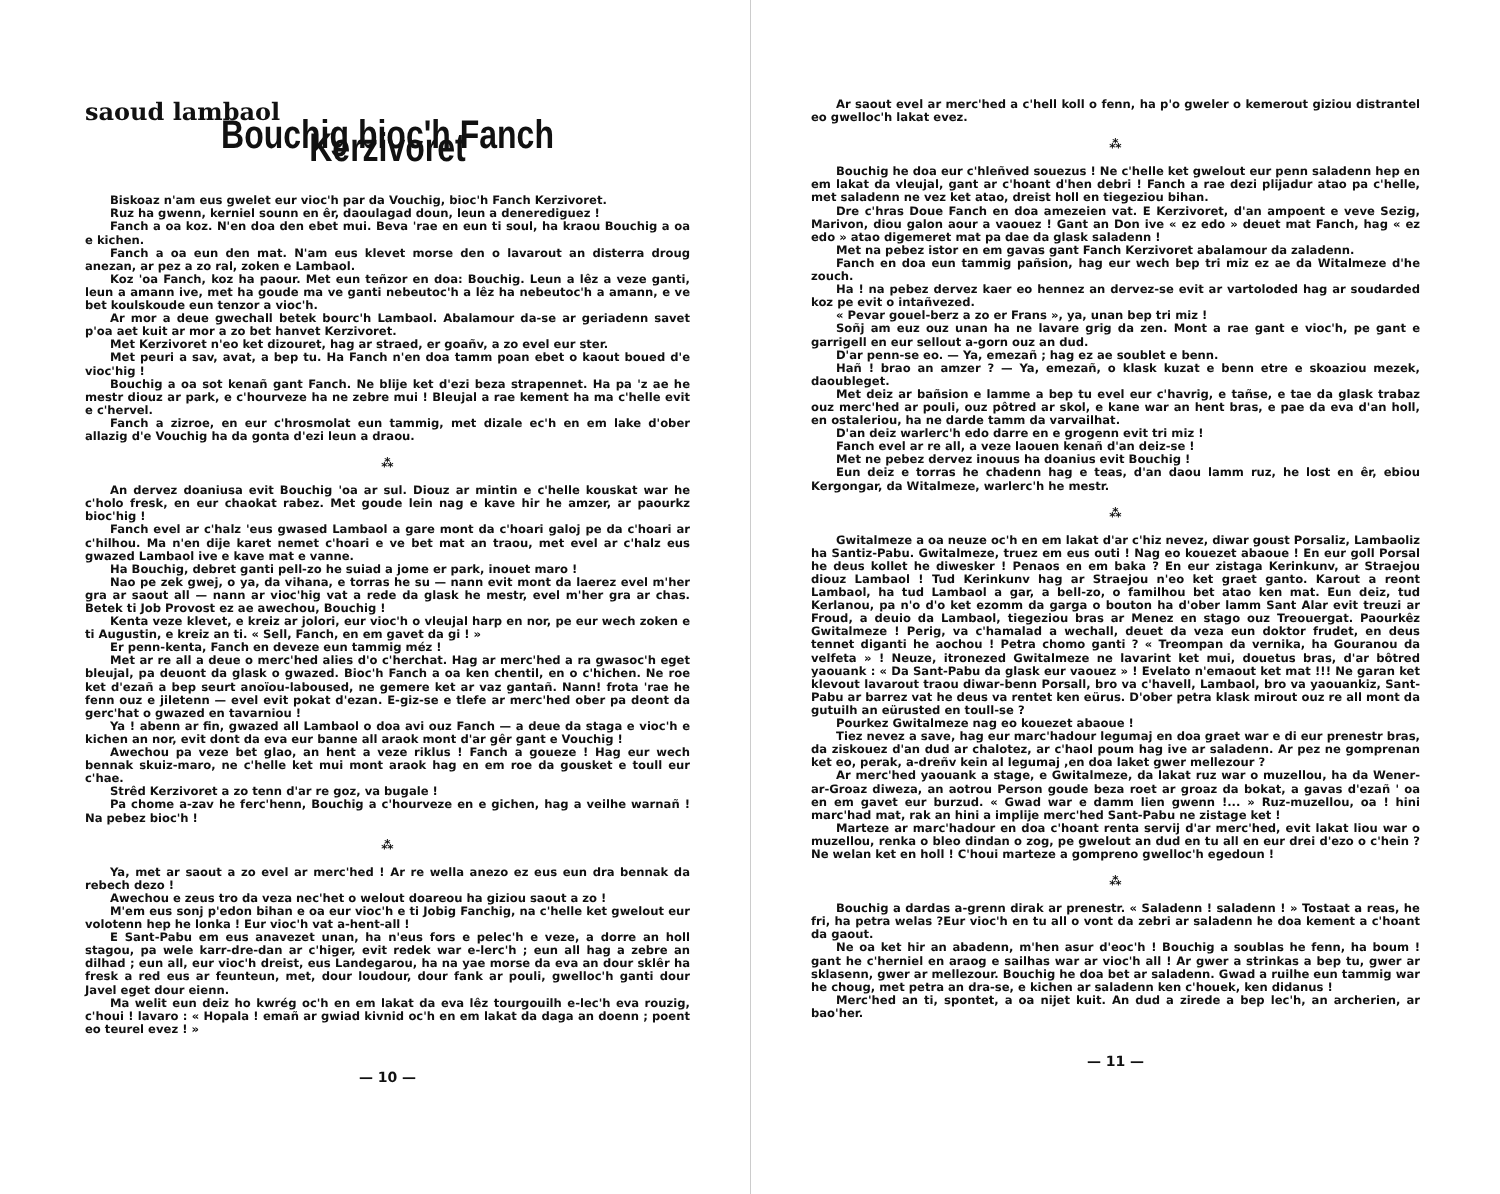saoud lambaol
Bouchig bioc'h Fanch Kerzivoret
Biskoaz n'am eus gwelet eur vioc'h par da Vouchig, bioc'h Fanch Kerzivoret.
Ruz ha gwenn, kerniel sounn en êr, daoulagad doun, leun a denerediguez !
Fanch a oa koz. N'en doa den ebet mui. Beva 'rae en eun ti soul, ha kraou Bouchig a oa e kichen.
Fanch a oa eun den mat. N'am eus klevet morse den o lavarout an disterra droug anezan, ar pez a zo ral, zoken e Lambaol.
Koz 'oa Fanch, koz ha paour. Met eun teñzor en doa: Bouchig. Leun a lêz a veze ganti, leun a amann ive, met ha goude ma ve ganti nebeutoc'h a lêz ha nebeutoc'h a amann, e ve bet koulskoude eun tenzor a vioc'h.
Ar mor a deue gwechall betek bourc'h Lambaol. Abalamour da-se ar geriadenn savet p'oa aet kuit ar mor a zo bet hanvet Kerzivoret.
Met Kerzivoret n'eo ket dizouret, hag ar straed, er goañv, a zo evel eur ster.
Met peuri a sav, avat, a bep tu. Ha Fanch n'en doa tamm poan ebet o kaout boued d'e vioc'hig !
Bouchig a oa sot kenañ gant Fanch. Ne blije ket d'ezi beza strapennet. Ha pa 'z ae he mestr diouz ar park, e c'hourveze ha ne zebre mui ! Bleujal a rae kement ha ma c'helle evit e c'hervel.
Fanch a zizroe, en eur c'hrosmolat eun tammig, met dizale ec'h en em lake d'ober allazig d'e Vouchig ha da gonta d'ezi leun a draou.
⁂
An dervez doaniusa evit Bouchig 'oa ar sul. Diouz ar mintin e c'helle kouskat war he c'holo fresk, en eur chaokat rabez. Met goude lein nag e kave hir he amzer, ar paourkz bioc'hig !
Fanch evel ar c'halz 'eus gwased Lambaol a gare mont da c'hoari galoj pe da c'hoari ar c'hilhou. Ma n'en dije karet nemet c'hoari e ve bet mat an traou, met evel ar c'halz eus gwazed Lambaol ive e kave mat e vanne.
Ha Bouchig, debret ganti pell-zo he suiad a jome er park, inouet maro !
Nao pe zek gwej, o ya, da vihana, e torras he su — nann evit mont da laerez evel m'her gra ar saout all — nann ar vioc'hig vat a rede da glask he mestr, evel m'her gra ar chas. Betek ti Job Provost ez ae awechou, Bouchig !
Kenta veze klevet, e kreiz ar jolori, eur vioc'h o vleujal harp en nor, pe eur wech zoken e ti Augustin, e kreiz an ti. « Sell, Fanch, en em gavet da gi ! »
Er penn-kenta, Fanch en deveze eun tammig méz !
Met ar re all a deue o merc'hed alies d'o c'herchat. Hag ar merc'hed a ra gwasoc'h eget bleujal, pa deuont da glask o gwazed. Bioc'h Fanch a oa ken chentil, en o c'hichen. Ne roe ket d'ezañ a bep seurt anoïou-laboused, ne gemere ket ar vaz gantañ. Nann! frota 'rae he fenn ouz e jiletenn — evel evit pokat d'ezan. E-giz-se e tlefe ar merc'hed ober pa deont da gerc'hat o gwazed en tavarniou !
Ya ! abenn ar fin, gwazed all Lambaol o doa avi ouz Fanch — a deue da staga e vioc'h e kichen an nor, evit dont da eva eur banne all araok mont d'ar gêr gant e Vouchig !
Awechou pa veze bet glao, an hent a veze riklus ! Fanch a goueze ! Hag eur wech bennak skuiz-maro, ne c'helle ket mui mont araok hag en em roe da gousket e toull eur c'hae.
Strêd Kerzivoret a zo tenn d'ar re goz, va bugale !
Pa chome a-zav he ferc'henn, Bouchig a c'hourveze en e gichen, hag a veilhe warnañ ! Na pebez bioc'h !
⁂
Ya, met ar saout a zo evel ar merc'hed ! Ar re wella anezo ez eus eun dra bennak da rebech dezo !
Awechou e zeus tro da veza nec'het o welout doareou ha giziou saout a zo !
M'em eus sonj p'edon bihan e oa eur vioc'h e ti Jobig Fanchig, na c'helle ket gwelout eur volotenn hep he lonka ! Eur vioc'h vat a-hent-all !
E Sant-Pabu em eus anavezet unan, ha n'eus fors e pelec'h e veze, a dorre an holl stagou, pa wele karr-dre-dan ar c'higer, evit redek war e-lerc'h ; eun all hag a zebre an dilhad ; eun all, eur vioc'h dreist, eus Landegarou, ha na yae morse da eva an dour sklêr ha fresk a red eus ar feunteun, met, dour loudour, dour fank ar pouli, gwelloc'h ganti dour Javel eget dour eienn.
Ma welit eun deiz ho kwrég oc'h en em lakat da eva lêz tourgouilh e-lec'h eva rouzig, c'houi ! lavaro : « Hopala ! emañ ar gwiad kivnid oc'h en em lakat da daga an doenn ; poent eo teurel evez ! »
— 10 —
Ar saout evel ar merc'hed a c'hell koll o fenn, ha p'o gweler o kemerout giziou distrantel eo gwelloc'h lakat evez.
⁂
Bouchig he doa eur c'hleñved souezus ! Ne c'helle ket gwelout eur penn saladenn hep en em lakat da vleujal, gant ar c'hoant d'hen debri ! Fanch a rae dezi plijadur atao pa c'helle, met saladenn ne vez ket atao, dreist holl en tiegeziou bihan.
Dre c'hras Doue Fanch en doa amezeien vat. E Kerzivoret, d'an ampoent e veve Sezig, Marivon, diou galon aour a vaouez ! Gant an Don ive « ez edo » deuet mat Fanch, hag « ez edo » atao digemeret mat pa dae da glask saladenn !
Met na pebez istor en em gavas gant Fanch Kerzivoret abalamour da zaladenn.
Fanch en doa eun tammig pañsion, hag eur wech bep tri miz ez ae da Witalmeze d'he zouch.
Ha ! na pebez dervez kaer eo hennez an dervez-se evit ar vartoloded hag ar soudarded koz pe evit o intañvezed.
« Pevar gouel-berz a zo er Frans », ya, unan bep tri miz !
Soñj am euz ouz unan ha ne lavare grig da zen. Mont a rae gant e vioc'h, pe gant e garrigell en eur sellout a-gorn ouz an dud.
D'ar penn-se eo. — Ya, emezañ ; hag ez ae soublet e benn.
Hañ ! brao an amzer ? — Ya, emezañ, o klask kuzat e benn etre e skoaziou mezek, daoubleget.
Met deiz ar bañsion e lamme a bep tu evel eur c'havrig, e tañse, e tae da glask trabaz ouz merc'hed ar pouli, ouz pôtred ar skol, e kane war an hent bras, e pae da eva d'an holl, en ostaleriou, ha ne darde tamm da varvailhat.
D'an deiz warlerc'h edo darre en e grogenn evit tri miz !
Fanch evel ar re all, a veze laouen kenañ d'an deiz-se !
Met ne pebez dervez inouus ha doanius evit Bouchig !
Eun deiz e torras he chadenn hag e teas, d'an daou lamm ruz, he lost en êr, ebiou Kergongar, da Witalmeze, warlerc'h he mestr.
⁂
Gwitalmeze a oa neuze oc'h en em lakat d'ar c'hiz nevez, diwar goust Porsaliz, Lambaoliz ha Santiz-Pabu. Gwitalmeze, truez em eus outi ! Nag eo kouezet abaoue ! En eur goll Porsal he deus kollet he diwesker ! Penaos en em baka ? En eur zistaga Kerinkunv, ar Straejou diouz Lambaol ! Tud Kerinkunv hag ar Straejou n'eo ket graet ganto. Karout a reont Lambaol, ha tud Lambaol a gar, a bell-zo, o familhou bet atao ken mat. Eun deiz, tud Kerlanou, pa n'o d'o ket ezomm da garga o bouton ha d'ober lamm Sant Alar evit treuzi ar Froud, a deuio da Lambaol, tiegeziou bras ar Menez en stago ouz Treouergat. Paourkêz Gwitalmeze ! Perig, va c'hamalad a wechall, deuet da veza eun doktor frudet, en deus tennet diganti he aochou ! Petra chomo ganti ? « Treompan da vernika, ha Gouranou da velfeta » ! Neuze, itronezed Gwitalmeze ne lavarint ket mui, douetus bras, d'ar bôtred yaouank : « Da Sant-Pabu da glask eur vaouez » ! Evelato n'emaout ket mat !!! Ne garan ket klevout lavarout traou diwar-benn Porsall, bro va c'havell, Lambaol, bro va yaouankiz, Sant-Pabu ar barrez vat he deus va rentet ken eürus. D'ober petra klask mirout ouz re all mont da gutuilh an eürusted en toull-se ?
Pourkez Gwitalmeze nag eo kouezet abaoue !
Tiez nevez a save, hag eur marc'hadour legumaj en doa graet war e di eur prenestr bras, da ziskouez d'an dud ar chalotez, ar c'haol poum hag ive ar saladenn. Ar pez ne gomprenan ket eo, perak, a-dreñv kein al legumaj ,en doa laket gwer mellezour ?
Ar merc'hed yaouank a stage, e Gwitalmeze, da lakat ruz war o muzellou, ha da Wener-ar-Groaz diweza, an aotrou Person goude beza roet ar groaz da bokat, a gavas d'ezañ ' oa en em gavet eur burzud. « Gwad war e damm lien gwenn !... » Ruz-muzellou, oa ! hini marc'had mat, rak an hini a implije merc'hed Sant-Pabu ne zistage ket !
Marteze ar marc'hadour en doa c'hoant renta servij d'ar merc'hed, evit lakat liou war o muzellou, renka o bleo dindan o zog, pe gwelout an dud en tu all en eur drei d'ezo o c'hein ? Ne welan ket en holl ! C'houi marteze a gompreno gwelloc'h egedoun !
⁂
Bouchig a dardas a-grenn dirak ar prenestr. « Saladenn ! saladenn ! » Tostaat a reas, he fri, ha petra welas ?Eur vioc'h en tu all o vont da zebri ar saladenn he doa kement a c'hoant da gaout.
Ne oa ket hir an abadenn, m'hen asur d'eoc'h ! Bouchig a soublas he fenn, ha boum ! gant he c'herniel en araog e sailhas war ar vioc'h all ! Ar gwer a strinkas a bep tu, gwer ar sklasenn, gwer ar mellezour. Bouchig he doa bet ar saladenn. Gwad a ruilhe eun tammig war he choug, met petra an dra-se, e kichen ar saladenn ken c'houek, ken didanus !
Merc'hed an ti, spontet, a oa nijet kuit. An dud a zirede a bep lec'h, an archerien, ar bao'her.
— 11 —